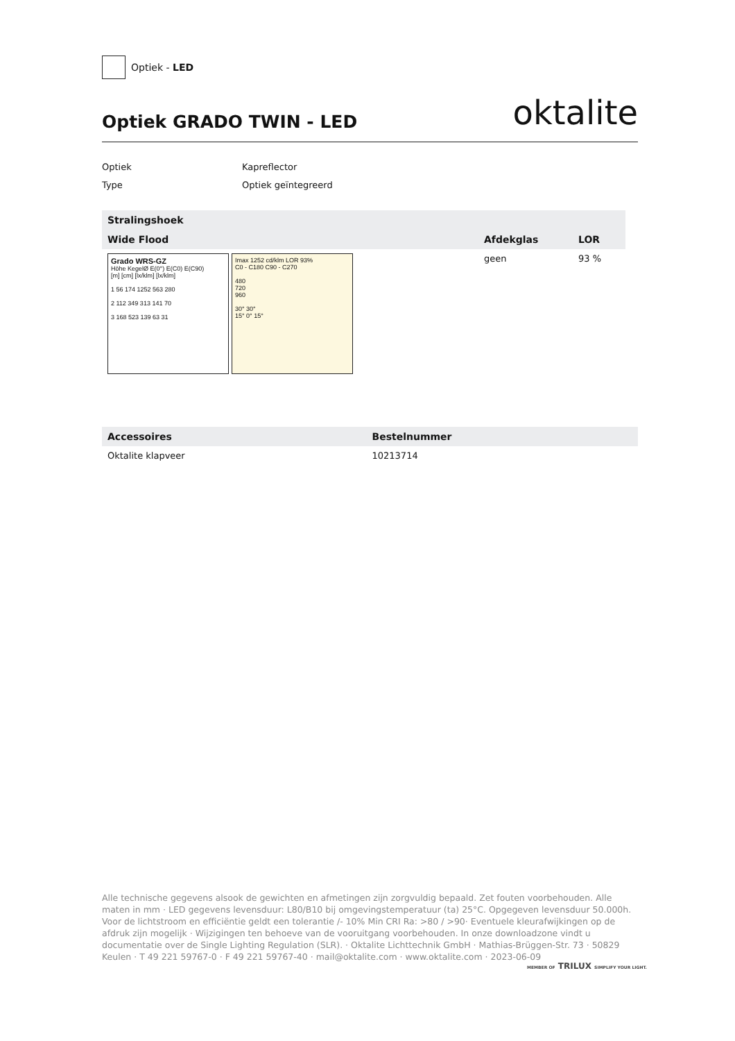Optiek - LED
Optiek GRADO TWIN - LED
oktalite
Optiek Kapreflector
Type Optiek geïntegreerd
| Stralingshoek | | |
| --- | --- | --- |
| Wide Flood | Afdekglas | LOR |
| Grado WRS-GZ Höhe KegelØ E(0°) E(C0) E(C90) [m] [cm] [lx/klm] [lx/klm] 1 56 174 1252 563 280 2 112 349 313 141 70 3 168 523 139 63 31 Imax 1252 cd/klm LOR 93% C0 - C180 C90 - C270 480 720 960 30° 30° 15° 0° 15° | geen | 93 % |
| Accessoires | Bestelnummer |
| --- | --- |
| Oktalite klapveer | 10213714 |
Alle technische gegevens alsook de gewichten en afmetingen zijn zorgvuldig bepaald. Zet fouten voorbehouden. Alle maten in mm · LED gegevens levensduur: L80/B10 bij omgevingstemperatuur (ta) 25°C. Opgegeven levensduur 50.000h. Voor de lichtstroom en efficiëntie geldt een tolerantie /- 10% Min CRI Ra: >80 / >90· Eventuele kleurafwijkingen op de afdruk zijn mogelijk · Wijzigingen ten behoeve van de vooruitgang voorbehouden. In onze downloadzone vindt u documentatie over de Single Lighting Regulation (SLR). · Oktalite Lichttechnik GmbH · Mathias-Brüggen-Str. 73 · 50829 Keulen · T 49 221 59767-0 · F 49 221 59767-40 · mail@oktalite.com · www.oktalite.com · 2023-06-09
MEMBER OF TRILUX SIMPLIFY YOUR LIGHT.